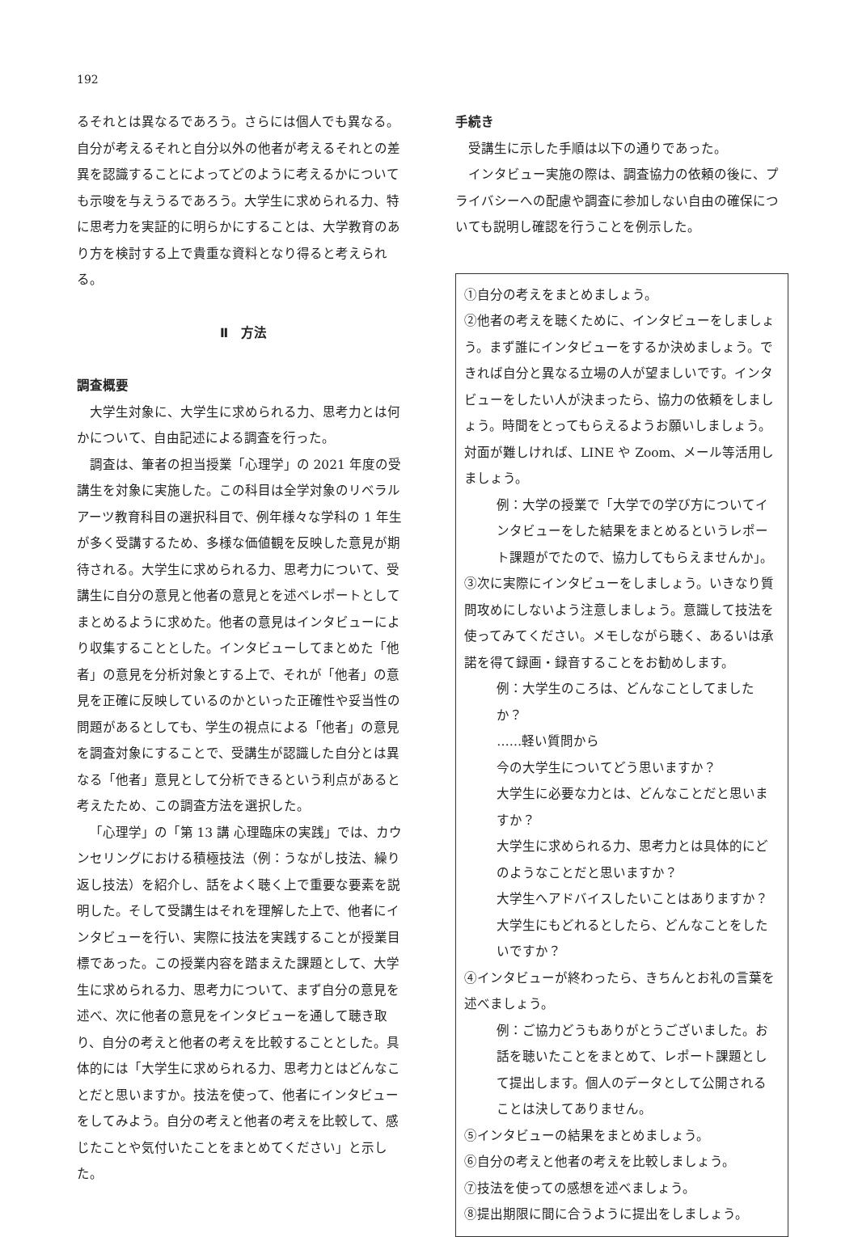192
るそれとは異なるであろう。さらには個人でも異なる。自分が考えるそれと自分以外の他者が考えるそれとの差異を認識することによってどのように考えるかについても示唆を与えうるであろう。大学生に求められる力、特に思考力を実証的に明らかにすることは、大学教育のあり方を検討する上で貴重な資料となり得ると考えられる。
Ⅱ　方法
調査概要
大学生対象に、大学生に求められる力、思考力とは何かについて、自由記述による調査を行った。
調査は、筆者の担当授業「心理学」の 2021 年度の受講生を対象に実施した。この科目は全学対象のリベラルアーツ教育科目の選択科目で、例年様々な学科の 1 年生が多く受講するため、多様な価値観を反映した意見が期待される。大学生に求められる力、思考力について、受講生に自分の意見と他者の意見とを述べレポートとしてまとめるように求めた。他者の意見はインタビューにより収集することとした。インタビューしてまとめた「他者」の意見を分析対象とする上で、それが「他者」の意見を正確に反映しているのかといった正確性や妥当性の問題があるとしても、学生の視点による「他者」の意見を調査対象にすることで、受講生が認識した自分とは異なる「他者」意見として分析できるという利点があると考えたため、この調査方法を選択した。
「心理学」の「第 13 講 心理臨床の実践」では、カウンセリングにおける積極技法（例：うながし技法、繰り返し技法）を紹介し、話をよく聴く上で重要な要素を説明した。そして受講生はそれを理解した上で、他者にインタビューを行い、実際に技法を実践することが授業目標であった。この授業内容を踏まえた課題として、大学生に求められる力、思考力について、まず自分の意見を述べ、次に他者の意見をインタビューを通して聴き取り、自分の考えと他者の考えを比較することとした。具体的には「大学生に求められる力、思考力とはどんなことだと思いますか。技法を使って、他者にインタビューをしてみよう。自分の考えと他者の考えを比較して、感じたことや気付いたことをまとめてください」と示した。
手続き
受講生に示した手順は以下の通りであった。
インタビュー実施の際は、調査協力の依頼の後に、プライバシーへの配慮や調査に参加しない自由の確保についても説明し確認を行うことを例示した。
①自分の考えをまとめましょう。
②他者の考えを聴くために、インタビューをしましょう。まず誰にインタビューをするか決めましょう。できれば自分と異なる立場の人が望ましいです。インタビューをしたい人が決まったら、協力の依頼をしましょう。時間をとってもらえるようお願いしましょう。対面が難しければ、LINE や Zoom、メール等活用しましょう。
例：大学の授業で「大学での学び方についてインタビューをした結果をまとめるというレポート課題がでたので、協力してもらえませんか」。
③次に実際にインタビューをしましょう。いきなり質問攻めにしないよう注意しましょう。意識して技法を使ってみてください。メモしながら聴く、あるいは承諾を得て録画・録音することをお勧めします。
例：大学生のころは、どんなことしてましたか？
……軽い質問から
今の大学生についてどう思いますか？
大学生に必要な力とは、どんなことだと思いますか？
大学生に求められる力、思考力とは具体的にどのようなことだと思いますか？
大学生へアドバイスしたいことはありますか？
大学生にもどれるとしたら、どんなことをしたいですか？
④インタビューが終わったら、きちんとお礼の言葉を述べましょう。
例：ご協力どうもありがとうございました。お話を聴いたことをまとめて、レポート課題として提出します。個人のデータとして公開されることは決してありません。
⑤インタビューの結果をまとめましょう。
⑥自分の考えと他者の考えを比較しましょう。
⑦技法を使っての感想を述べましょう。
⑧提出期限に間に合うように提出をしましょう。